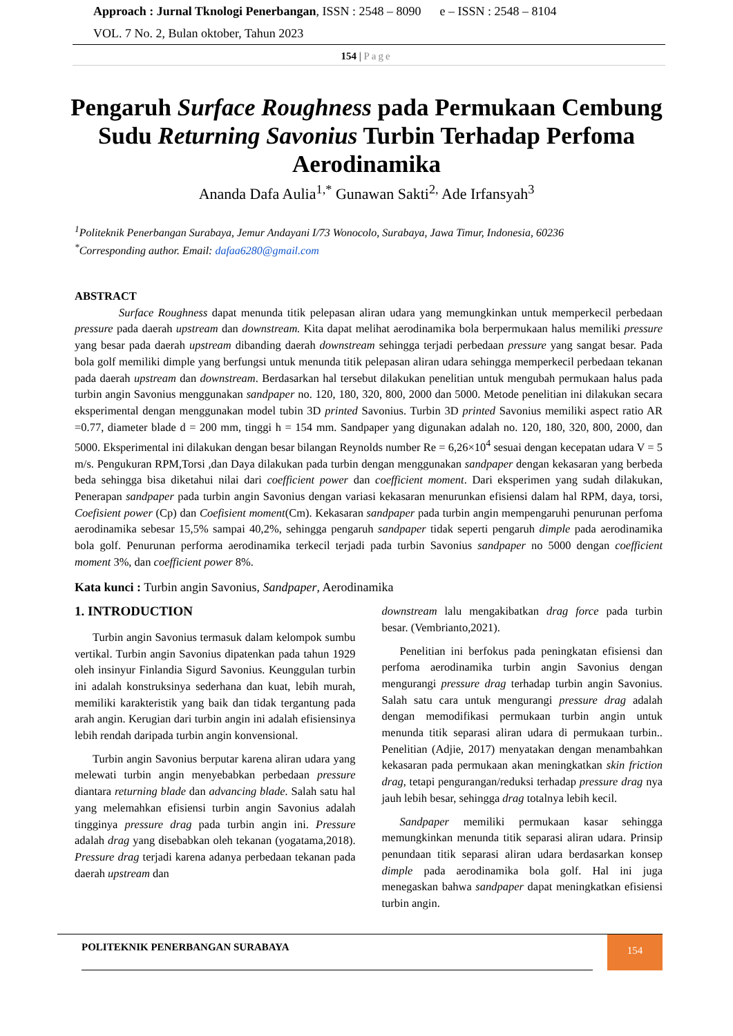Approach : Jurnal Tknologi Penerbangan, ISSN : 2548 – 8090 e – ISSN : 2548 – 8104
VOL. 7 No. 2, Bulan oktober, Tahun 2023
154 | Page
Pengaruh Surface Roughness pada Permukaan Cembung Sudu Returning Savonius Turbin Terhadap Perfoma Aerodinamika
Ananda Dafa Aulia<sup>1,*</sup> Gunawan Sakti<sup>2,</sup> Ade Irfansyah<sup>3</sup>
<sup>1</sup> Politeknik Penerbangan Surabaya, Jemur Andayani I/73 Wonocolo, Surabaya, Jawa Timur, Indonesia, 60236
<sup>*</sup> Corresponding author. Email: dafaa6280@gmail.com
ABSTRACT
Surface Roughness dapat menunda titik pelepasan aliran udara yang memungkinkan untuk memperkecil perbedaan pressure pada daerah upstream dan downstream. Kita dapat melihat aerodinamika bola berpermukaan halus memiliki pressure yang besar pada daerah upstream dibanding daerah downstream sehingga terjadi perbedaan pressure yang sangat besar. Pada bola golf memiliki dimple yang berfungsi untuk menunda titik pelepasan aliran udara sehingga memperkecil perbedaan tekanan pada daerah upstream dan downstream. Berdasarkan hal tersebut dilakukan penelitian untuk mengubah permukaan halus pada turbin angin Savonius menggunakan sandpaper no. 120, 180, 320, 800, 2000 dan 5000. Metode penelitian ini dilakukan secara eksperimental dengan menggunakan model tubin 3D printed Savonius. Turbin 3D printed Savonius memiliki aspect ratio AR =0.77, diameter blade d = 200 mm, tinggi h = 154 mm. Sandpaper yang digunakan adalah no. 120, 180, 320, 800, 2000, dan 5000. Eksperimental ini dilakukan dengan besar bilangan Reynolds number Re = 6,26×10<sup>4</sup> sesuai dengan kecepatan udara V = 5 m/s. Pengukuran RPM,Torsi ,dan Daya dilakukan pada turbin dengan menggunakan sandpaper dengan kekasaran yang berbeda beda sehingga bisa diketahui nilai dari coefficient power dan coefficient moment. Dari eksperimen yang sudah dilakukan, Penerapan sandpaper pada turbin angin Savonius dengan variasi kekasaran menurunkan efisiensi dalam hal RPM, daya, torsi, Coefisient power (Cp) dan Coefisient moment(Cm). Kekasaran sandpaper pada turbin angin mempengaruhi penurunan perfoma aerodinamika sebesar 15,5% sampai 40,2%, sehingga pengaruh sandpaper tidak seperti pengaruh dimple pada aerodinamika bola golf. Penurunan performa aerodinamika terkecil terjadi pada turbin Savonius sandpaper no 5000 dengan coefficient moment 3%, dan coefficient power 8%.
Kata kunci : Turbin angin Savonius, Sandpaper, Aerodinamika
1. INTRODUCTION
Turbin angin Savonius termasuk dalam kelompok sumbu vertikal. Turbin angin Savonius dipatenkan pada tahun 1929 oleh insinyur Finlandia Sigurd Savonius. Keunggulan turbin ini adalah konstruksinya sederhana dan kuat, lebih murah, memiliki karakteristik yang baik dan tidak tergantung pada arah angin. Kerugian dari turbin angin ini adalah efisiensinya lebih rendah daripada turbin angin konvensional.
Turbin angin Savonius berputar karena aliran udara yang melewati turbin angin menyebabkan perbedaan pressure diantara returning blade dan advancing blade. Salah satu hal yang melemahkan efisiensi turbin angin Savonius adalah tingginya pressure drag pada turbin angin ini. Pressure adalah drag yang disebabkan oleh tekanan (yogatama,2018). Pressure drag terjadi karena adanya perbedaan tekanan pada daerah upstream dan
downstream lalu mengakibatkan drag force pada turbin besar. (Vembrianto,2021).
Penelitian ini berfokus pada peningkatan efisiensi dan perfoma aerodinamika turbin angin Savonius dengan mengurangi pressure drag terhadap turbin angin Savonius. Salah satu cara untuk mengurangi pressure drag adalah dengan memodifikasi permukaan turbin angin untuk menunda titik separasi aliran udara di permukaan turbin.. Penelitian (Adjie, 2017) menyatakan dengan menambahkan kekasaran pada permukaan akan meningkatkan skin friction drag, tetapi pengurangan/reduksi terhadap pressure drag nya jauh lebih besar, sehingga drag totalnya lebih kecil.
Sandpaper memiliki permukaan kasar sehingga memungkinkan menunda titik separasi aliran udara. Prinsip penundaan titik separasi aliran udara berdasarkan konsep dimple pada aerodinamika bola golf. Hal ini juga menegaskan bahwa sandpaper dapat meningkatkan efisiensi turbin angin.
POLITEKNIK PENERBANGAN SURABAYA
154